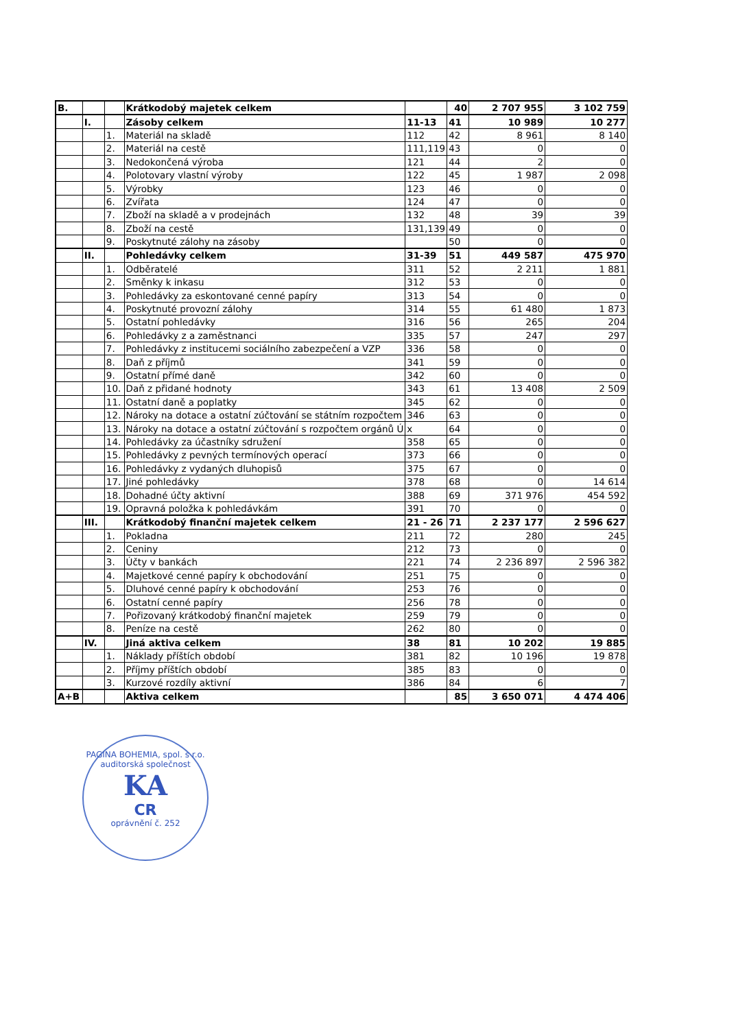| B. | | | Krátkodobý majetek celkem | | 40 | 2 707 955 | 3 102 759 |
| | I. | | Zásoby celkem | 11-13 | 41 | 10 989 | 10 277 |
| | | 1. | Materiál na skladě | 112 | 42 | 8 961 | 8 140 |
| | | 2. | Materiál na cestě | 111,119 | 43 | 0 | 0 |
| | | 3. | Nedokončená výroba | 121 | 44 | 2 | 0 |
| | | 4. | Polotovary vlastní výroby | 122 | 45 | 1 987 | 2 098 |
| | | 5. | Výrobky | 123 | 46 | 0 | 0 |
| | | 6. | Zvířata | 124 | 47 | 0 | 0 |
| | | 7. | Zboží na skladě a v prodejnách | 132 | 48 | 39 | 39 |
| | | 8. | Zboží na cestě | 131,139 | 49 | 0 | 0 |
| | | 9. | Poskytnuté zálohy na zásoby | | 50 | 0 | 0 |
| | II. | | Pohledávky celkem | 31-39 | 51 | 449 587 | 475 970 |
| | | 1. | Odběratelé | 311 | 52 | 2 211 | 1 881 |
| | | 2. | Směnky k inkasu | 312 | 53 | 0 | 0 |
| | | 3. | Pohledávky za eskontované cenné papíry | 313 | 54 | 0 | 0 |
| | | 4. | Poskytnuté provozní zálohy | 314 | 55 | 61 480 | 1 873 |
| | | 5. | Ostatní pohledávky | 316 | 56 | 265 | 204 |
| | | 6. | Pohledávky z a zaměstnanci | 335 | 57 | 247 | 297 |
| | | 7. | Pohledávky z institucemi sociálního zabezpečení a VZP | 336 | 58 | 0 | 0 |
| | | 8. | Daň z příjmů | 341 | 59 | 0 | 0 |
| | | 9. | Ostatní přímé daně | 342 | 60 | 0 | 0 |
| | | 10. | Daň z přidané hodnoty | 343 | 61 | 13 408 | 2 509 |
| | | 11. | Ostatní daně a poplatky | 345 | 62 | 0 | 0 |
| | | 12. | Nároky na dotace a ostatní zúčtování se státním rozpočtem | 346 | 63 | 0 | 0 |
| | | 13. | Nároky na dotace a ostatní zúčtování s rozpočtem orgánů Ú | x | 64 | 0 | 0 |
| | | 14. | Pohledávky za účastníky sdružení | 358 | 65 | 0 | 0 |
| | | 15. | Pohledávky z pevných termínových operací | 373 | 66 | 0 | 0 |
| | | 16. | Pohledávky z vydaných dluhopisů | 375 | 67 | 0 | 0 |
| | | 17. | Jiné pohledávky | 378 | 68 | 0 | 14 614 |
| | | 18. | Dohadné účty aktivní | 388 | 69 | 371 976 | 454 592 |
| | | 19. | Opravná položka k pohledávkám | 391 | 70 | 0 | 0 |
| | III. | | Krátkodobý finanční majetek celkem | 21 - 26 | 71 | 2 237 177 | 2 596 627 |
| | | 1. | Pokladna | 211 | 72 | 280 | 245 |
| | | 2. | Ceniny | 212 | 73 | 0 | 0 |
| | | 3. | Účty v bankách | 221 | 74 | 2 236 897 | 2 596 382 |
| | | 4. | Majetkové cenné papíry k obchodování | 251 | 75 | 0 | 0 |
| | | 5. | Dluhové cenné papíry k obchodování | 253 | 76 | 0 | 0 |
| | | 6. | Ostatní cenné papíry | 256 | 78 | 0 | 0 |
| | | 7. | Pořizovaný krátkodobý finanční majetek | 259 | 79 | 0 | 0 |
| | | 8. | Peníze na cestě | 262 | 80 | 0 | 0 |
| | IV. | | Jiná aktiva celkem | 38 | 81 | 10 202 | 19 885 |
| | | 1. | Náklady příštích období | 381 | 82 | 10 196 | 19 878 |
| | | 2. | Příjmy příštích období | 385 | 83 | 0 | 0 |
| | | 3. | Kurzové rozdíly aktivní | 386 | 84 | 6 | 7 |
| A+B | | | Aktiva celkem | | 85 | 3 650 071 | 4 474 406 |
PAGINA BOHEMIA, spol. s r.o.
auditorská společnost
KA
CR
oprávnění č. 252